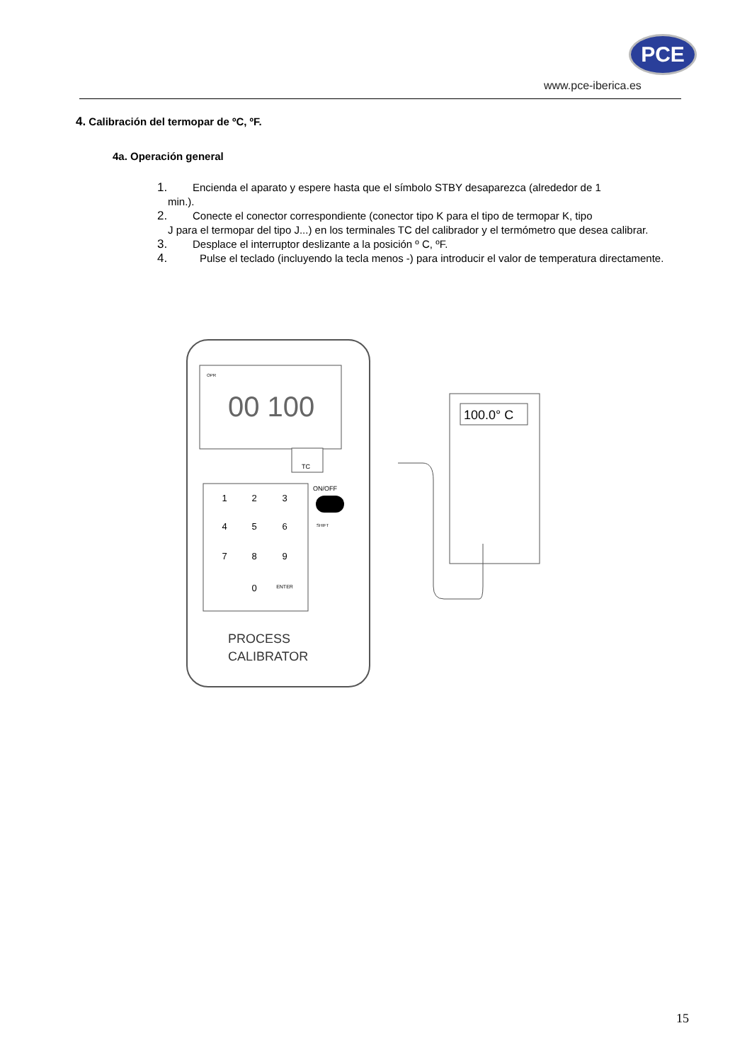PCE
www.pce-iberica.es
4. Calibración del termopar de ºC, ºF.
4a. Operación general
1. Encienda el aparato y espere hasta que el símbolo STBY desaparezca (alrededor de 1
min.).
2. Conecte el conector correspondiente (conector tipo K para el tipo de termopar K, tipo
J para el termopar del tipo J...) en los terminales TC del calibrador y el termómetro que desea calibrar.
3. Desplace el interruptor deslizante a la posición º C, ºF.
4. Pulse el teclado (incluyendo la tecla menos -) para introducir el valor de temperatura directamente.
00 100
OPR
TC
1
2
3
4
5
6
7
8
9
0
ENTER
ON/OFF
SHIFT
PROCESS
CALIBRATOR
100.0° C
15